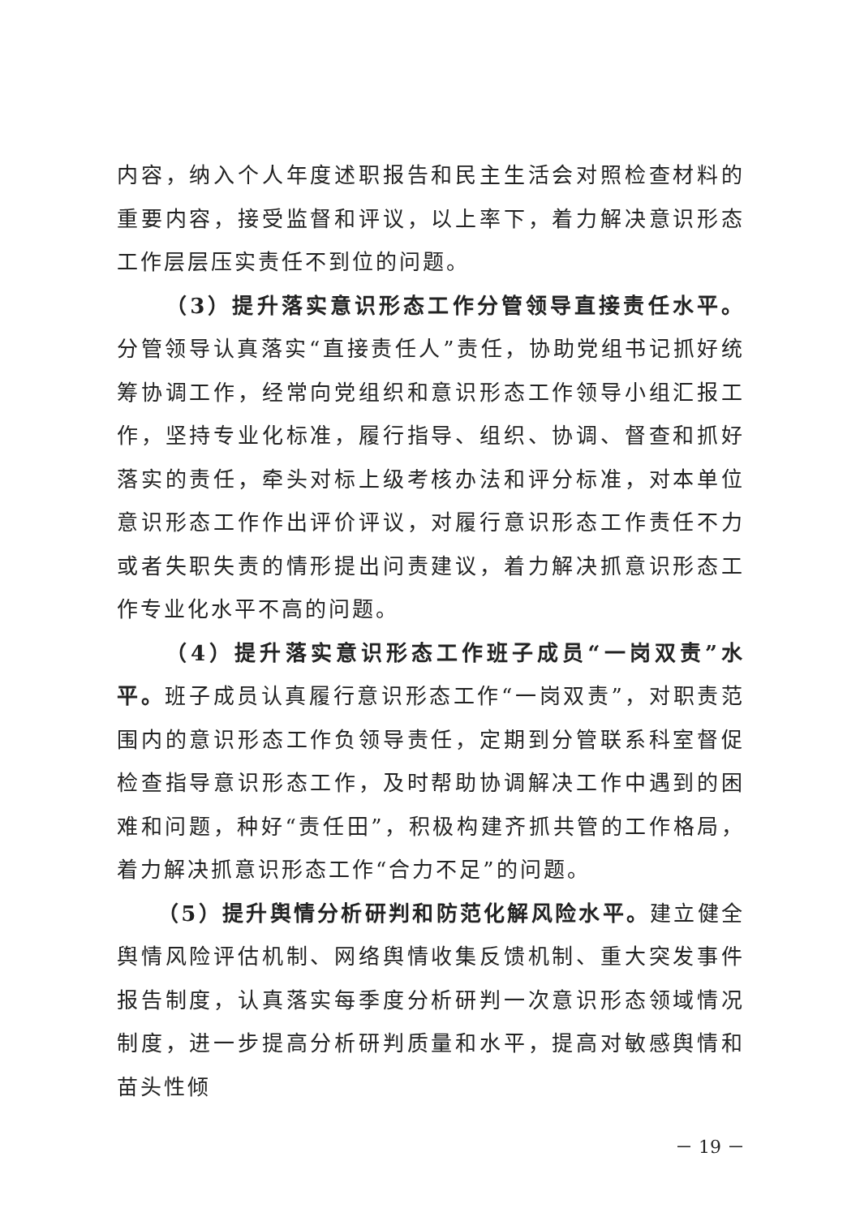内容，纳入个人年度述职报告和民主生活会对照检查材料的重要内容，接受监督和评议，以上率下，着力解决意识形态工作层层压实责任不到位的问题。
（3）提升落实意识形态工作分管领导直接责任水平。分管领导认真落实“直接责任人”责任，协助党组书记抓好统筹协调工作，经常向党组织和意识形态工作领导小组汇报工作，坚持专业化标准，履行指导、组织、协调、督查和抓好落实的责任，牵头对标上级考核办法和评分标准，对本单位意识形态工作作出评价评议，对履行意识形态工作责任不力或者失职失责的情形提出问责建议，着力解决抓意识形态工作专业化水平不高的问题。
（4）提升落实意识形态工作班子成员“一岗双责”水平。班子成员认真履行意识形态工作“一岗双责”，对职责范围内的意识形态工作负领导责任，定期到分管联系科室督促检查指导意识形态工作，及时帮助协调解决工作中遇到的困难和问题，种好“责任田”，积极构建齐抓共管的工作格局，着力解决抓意识形态工作“合力不足”的问题。
（5）提升舆情分析研判和防范化解风险水平。建立健全舆情风险评估机制、网络舆情收集反馈机制、重大突发事件报告制度，认真落实每季度分析研判一次意识形态领域情况制度，进一步提高分析研判质量和水平，提高对敏感舆情和苗头性倾
－ 19 －